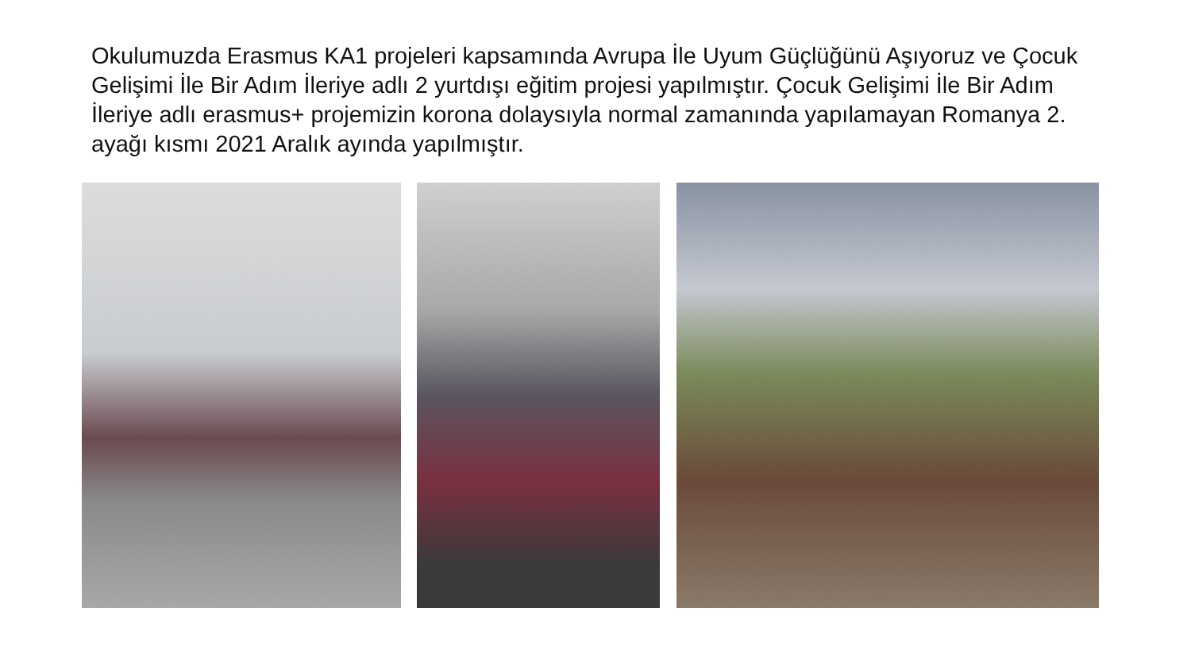Okulumuzda Erasmus KA1 projeleri kapsamında Avrupa İle Uyum Güçlüğünü Aşıyoruz ve Çocuk Gelişimi İle Bir Adım İleriye adlı 2 yurtdışı eğitim projesi yapılmıştır. Çocuk Gelişimi İle Bir Adım İleriye adlı erasmus+ projemizin korona dolaysıyla normal zamanında yapılamayan Romanya 2. ayağı kısmı 2021 Aralık ayında yapılmıştır.